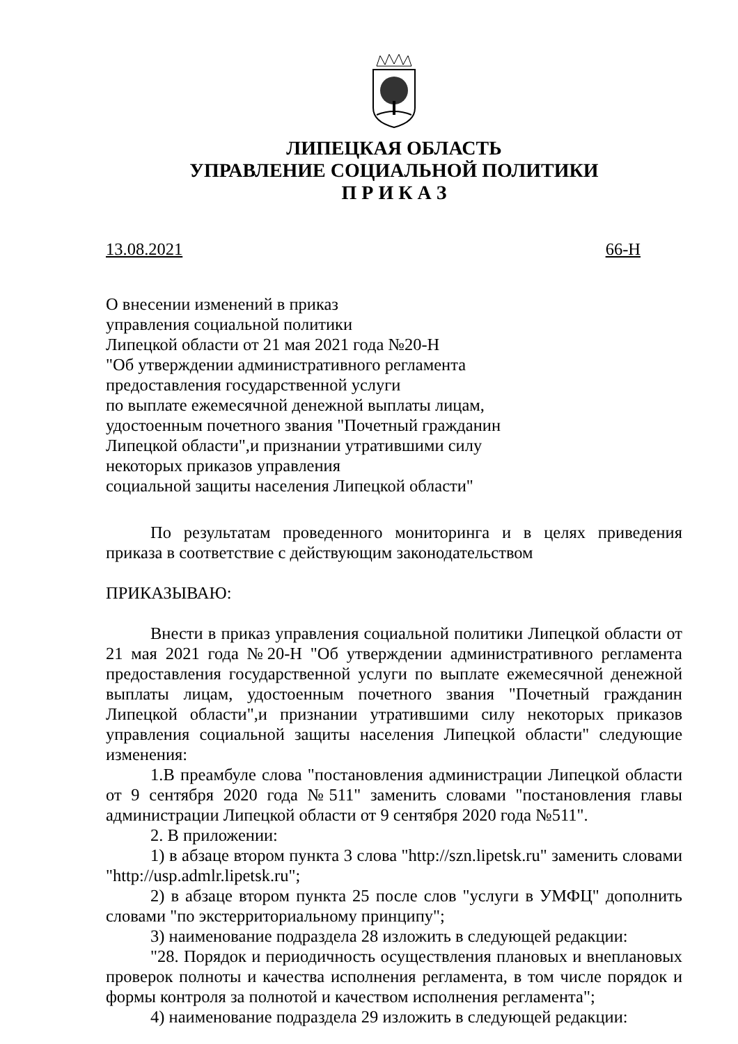ЛИПЕЦКАЯ ОБЛАСТЬ
УПРАВЛЕНИЕ СОЦИАЛЬНОЙ ПОЛИТИКИ
П Р И К А З
13.08.2021 66-Н
О внесении изменений в приказ
управления социальной политики
Липецкой области от 21 мая 2021 года №20-Н
"Об утверждении административного регламента
предоставления государственной услуги
по выплате ежемесячной денежной выплаты лицам,
удостоенным почетного звания "Почетный гражданин
Липецкой области",и признании утратившими силу
некоторых приказов управления
социальной защиты населения Липецкой области"
По результатам проведенного мониторинга и в целях приведения приказа в соответствие с действующим законодательством
ПРИКАЗЫВАЮ:
Внести в приказ управления социальной политики Липецкой области от 21 мая 2021 года №20-Н "Об утверждении административного регламента предоставления государственной услуги по выплате ежемесячной денежной выплаты лицам, удостоенным почетного звания "Почетный гражданин Липецкой области",и признании утратившими силу некоторых приказов управления социальной защиты населения Липецкой области" следующие изменения:
1.В преамбуле слова "постановления администрации Липецкой области от 9 сентября 2020 года №511" заменить словами "постановления главы администрации Липецкой области от 9 сентября 2020 года №511".
2. В приложении:
1) в абзаце втором пункта 3 слова "http://szn.lipetsk.ru" заменить словами "http://usp.admlr.lipetsk.ru";
2) в абзаце втором пункта 25 после слов "услуги в УМФЦ" дополнить словами "по экстерриториальному принципу";
3) наименование подраздела 28 изложить в следующей редакции:
"28. Порядок и периодичность осуществления плановых и внеплановых проверок полноты и качества исполнения регламента, в том числе порядок и формы контроля за полнотой и качеством исполнения регламента";
4) наименование подраздела 29 изложить в следующей редакции: